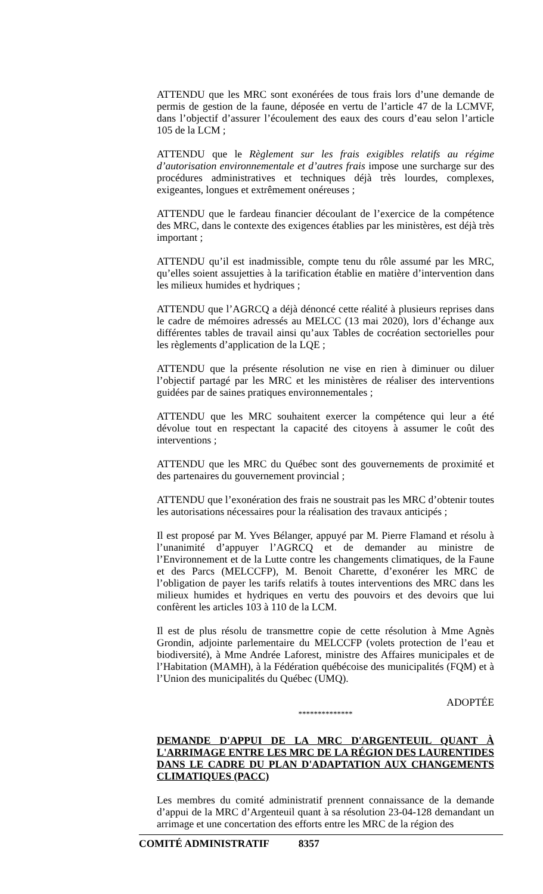ATTENDU que les MRC sont exonérées de tous frais lors d’une demande de permis de gestion de la faune, déposée en vertu de l’article 47 de la LCMVF, dans l’objectif d’assurer l’écoulement des eaux des cours d’eau selon l’article 105 de la LCM ;
ATTENDU que le Règlement sur les frais exigibles relatifs au régime d’autorisation environnementale et d’autres frais impose une surcharge sur des procédures administratives et techniques déjà très lourdes, complexes, exigeantes, longues et extrêmement onéreuses ;
ATTENDU que le fardeau financier découlant de l’exercice de la compétence des MRC, dans le contexte des exigences établies par les ministères, est déjà très important ;
ATTENDU qu’il est inadmissible, compte tenu du rôle assumé par les MRC, qu’elles soient assujetties à la tarification établie en matière d’intervention dans les milieux humides et hydriques ;
ATTENDU que l’AGRCQ a déjà dénoncé cette réalité à plusieurs reprises dans le cadre de mémoires adressés au MELCC (13 mai 2020), lors d’échange aux différentes tables de travail ainsi qu’aux Tables de cocréation sectorielles pour les règlements d’application de la LQE ;
ATTENDU que la présente résolution ne vise en rien à diminuer ou diluer l’objectif partagé par les MRC et les ministères de réaliser des interventions guidées par de saines pratiques environnementales ;
ATTENDU que les MRC souhaitent exercer la compétence qui leur a été dévolue tout en respectant la capacité des citoyens à assumer le coût des interventions ;
ATTENDU que les MRC du Québec sont des gouvernements de proximité et des partenaires du gouvernement provincial ;
ATTENDU que l’exonération des frais ne soustrait pas les MRC d’obtenir toutes les autorisations nécessaires pour la réalisation des travaux anticipés ;
Il est proposé par M. Yves Bélanger, appuyé par M. Pierre Flamand et résolu à l’unanimité d’appuyer l’AGRCQ et de demander au ministre de l’Environnement et de la Lutte contre les changements climatiques, de la Faune et des Parcs (MELCCFP), M. Benoit Charette, d’exonérer les MRC de l’obligation de payer les tarifs relatifs à toutes interventions des MRC dans les milieux humides et hydriques en vertu des pouvoirs et des devoirs que lui confèrent les articles 103 à 110 de la LCM.
Il est de plus résolu de transmettre copie de cette résolution à Mme Agnès Grondin, adjointe parlementaire du MELCCFP (volets protection de l’eau et biodiversité), à Mme Andrée Laforest, ministre des Affaires municipales et de l’Habitation (MAMH), à la Fédération québécoise des municipalités (FQM) et à l’Union des municipalités du Québec (UMQ).
ADOPTÉE
**************
DEMANDE D'APPUI DE LA MRC D'ARGENTEUIL QUANT À L'ARRIMAGE ENTRE LES MRC DE LA RÉGION DES LAURENTIDES DANS LE CADRE DU PLAN D'ADAPTATION AUX CHANGEMENTS CLIMATIQUES (PACC)
Les membres du comité administratif prennent connaissance de la demande d’appui de la MRC d’Argenteuil quant à sa résolution 23-04-128 demandant un arrimage et une concertation des efforts entre les MRC de la région des
COMITÉ ADMINISTRATIF 8357